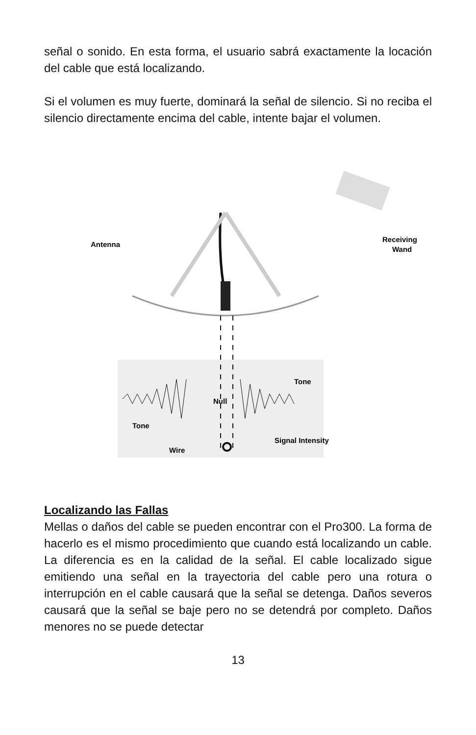señal o sonido. En esta forma, el usuario sabrá exactamente la locación del cable que está localizando.
Si el volumen es muy fuerte, dominará la señal de silencio. Si no reciba el silencio directamente encima del cable, intente bajar el volumen.
Antenna
Receiving
Wand
Tone
Null
Tone
Wire
Signal Intensity
Localizando las Fallas
Mellas o daños del cable se pueden encontrar con el Pro300. La forma de hacerlo es el mismo procedimiento que cuando está localizando un cable. La diferencia es en la calidad de la señal. El cable localizado sigue emitiendo una señal en la trayectoria del cable pero una rotura o interrupción en el cable causará que la señal se detenga. Daños severos causará que la señal se baje pero no se detendrá por completo. Daños menores no se puede detectar
13